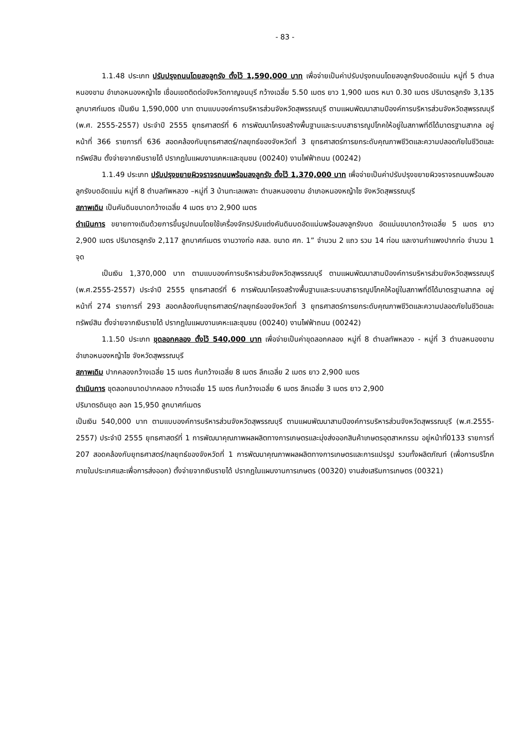- 83 -
1.1.48 ประเภท ปรับปรุงถนนโดยลงลูกรัง ตั้งไว้ 1,590,000 บาท เพื่อจ่ายเป็นค่าปรับปรุงถนนโดยลงลูกรังบดอัดแน่น หมู่ที่ 5 ตำบลหนองขาม อำเภอหนองหญ้าไซ เชื่อมเขตติดต่อจังหวัดกาญจนบุรี กว้างเฉลี่ย 5.50 เมตร ยาว 1,900 เมตร หนา 0.30 เมตร ปริมาตรลูกรัง 3,135 ลูกบาศก์เมตร เป็นเงิน 1,590,000 บาท ตามแบบองค์การบริหารส่วนจังหวัดสุพรรณบุรี ตามแผนพัฒนาสามปีองค์การบริหารส่วนจังหวัดสุพรรณบุรี (พ.ศ. 2555-2557) ประจำปี 2555 ยุทธศาสตร์ที่ 6 การพัฒนาโครงสร้างพื้นฐานและระบบสาธารณูปโภคให้อยู่ในสภาพที่ดีได้มาตรฐานสากล อยู่หน้าที่ 366 รายการที่ 636 สอดคล้องกับยุทธศาสตร์/กลยุทธ์ของจังหวัดที่ 3 ยุทธศาสตร์การยกระดับคุณภาพชีวิตและความปลอดภัยในชีวิตและทรัพย์สิน ตั้งจ่ายจากเงินรายได้ ปรากฏในแผนงานเคหะและชุมชน (00240) งานไฟฟ้าถนน (00242)
1.1.49 ประเภท ปรับปรุงขยายผิวจราจรถนนพร้อมลงลูกรัง ตั้งไว้ 1,370,000 บาท เพื่อจ่ายเป็นค่าปรับปรุงขยายผิวจราจรถนนพร้อมลงลูกรังบดอัดแน่น หมู่ที่ 8 ตำบลทัพหลวง –หมู่ที่ 3 บ้านทะเลเพลาะ ตำบลหนองขาม อำเภอหนองหญ้าไซ จังหวัดสุพรรณบุรี
สภาพเดิม เป็นคันดินขนาดกว้างเฉลี่ย 4 เมตร ยาว 2,900 เมตร
ดำเนินการ ขยายทางเดิมด้วยการขึ้นรูปถนนโดยใช้เครื่องจักรปรับแต่งคันดินบดอัดแน่นพร้อมลงลูกรังบด อัดแน่นขนาดกว้างเฉลี่ย 5 เมตร ยาว 2,900 เมตร ปริมาตรลูกรัง 2,117 ลูกบาศก์เมตร งานวางท่อ คสล. ขนาด ศก. 1” จำนวน 2 แถว รวม 14 ท่อน และงานกำแพงปากท่อ จำนวน 1 จุด
เป็นเงิน 1,370,000 บาท ตามแบบองค์การบริหารส่วนจังหวัดสุพรรณบุรี ตามแผนพัฒนาสามปีองค์การบริหารส่วนจังหวัดสุพรรณบุรี (พ.ศ.2555-2557) ประจำปี 2555 ยุทธศาสตร์ที่ 6 การพัฒนาโครงสร้างพื้นฐานและระบบสาธารณูปโภคให้อยู่ในสภาพที่ดีได้มาตรฐานสากล อยู่หน้าที่ 274 รายการที่ 293 สอดคล้องกับยุทธศาสตร์/กลยุทธ์ของจังหวัดที่ 3 ยุทธศาสตร์การยกระดับคุณภาพชีวิตและความปลอดภัยในชีวิตและทรัพย์สิน ตั้งจ่ายจากเงินรายได้ ปรากฏในแผนงานเคหะและชุมชน (00240) งานไฟฟ้าถนน (00242)
1.1.50 ประเภท ขุดลอกคลอง ตั้งไว้ 540,000 บาท เพื่อจ่ายเป็นค่าขุดลอกคลอง หมู่ที่ 8 ตำบลทัพหลวง - หมู่ที่ 3 ตำบลหนองขาม อำเภอหนองหญ้าไซ จังหวัดสุพรรณบุรี
สภาพเดิม ปากคลองกว้างเฉลี่ย 15 เมตร ก้นกว้างเฉลี่ย 8 เมตร ลึกเฉลี่ย 2 เมตร ยาว 2,900 เมตร
ดำเนินการ ขุดลอกขนาดปากคลอง กว้างเฉลี่ย 15 เมตร ก้นกว้างเฉลี่ย 6 เมตร ลึกเฉลี่ย 3 เมตร ยาว 2,900
ปริมาตรดินขุด ลอก 15,950 ลูกบาศก์เมตร
เป็นเงิน 540,000 บาท ตามแบบองค์การบริหารส่วนจังหวัดสุพรรณบุรี ตามแผนพัฒนาสามปีองค์การบริหารส่วนจังหวัดสุพรรณบุรี (พ.ศ.2555-2557) ประจำปี 2555 ยุทธศาสตร์ที่ 1 การพัฒนาคุณภาพผลผลิตทางการเกษตรและมุ่งส่งออกสินค้าเกษตรอุตสาหกรรม อยู่หน้าที่0133 รายการที่ 207 สอดคล้องกับยุทธศาสตร์/กลยุทธ์ของจังหวัดที่ 1 การพัฒนาคุณภาพผลผลิตทางการเกษตรและการแปรรูป รวมทั้งผลิตภัณฑ์ (เพื่อการบริโภคภายในประเทศและเพื่อการส่งออก) ตั้งจ่ายจากเงินรายได้ ปรากฏในแผนงานการเกษตร (00320) งานส่งเสริมการเกษตร (00321)